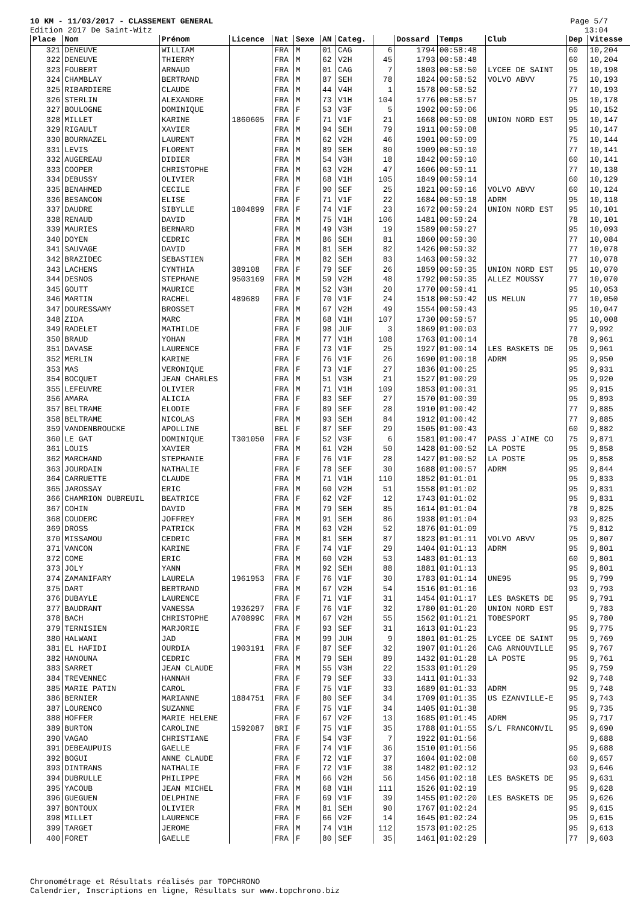10 KM - 11/03/2017 - CLASSEMENT GENERAL
Edition 2017 De Saint-Witz
Page 5/7
13:04
| Place | Nom | Prénom | Licence | Nat | Sexe | AN | Categ. | | Dossard | Temps | Club | Dep | Vitesse |
| --- | --- | --- | --- | --- | --- | --- | --- | --- | --- | --- | --- | --- | --- |
| 321 | DENEUVE | WILLIAM | | FRA | M | 01 | CAG | 6 | 1794 | 00:58:48 | | 60 | 10,204 |
| 322 | DENEUVE | THIERRY | | FRA | M | 62 | V2H | 45 | 1793 | 00:58:48 | | 60 | 10,204 |
| 323 | FOUBERT | ARNAUD | | FRA | M | 01 | CAG | 7 | 1803 | 00:58:50 | LYCEE DE SAINT | 95 | 10,198 |
| 324 | CHAMBLAY | BERTRAND | | FRA | M | 87 | SEH | 78 | 1824 | 00:58:52 | VOLVO ABVV | 75 | 10,193 |
| 325 | RIBARDIERE | CLAUDE | | FRA | M | 44 | V4H | 1 | 1578 | 00:58:52 | | 77 | 10,193 |
| 326 | STERLIN | ALEXANDRE | | FRA | M | 73 | V1H | 104 | 1776 | 00:58:57 | | 95 | 10,178 |
| 327 | BOULOGNE | DOMINIQUE | | FRA | F | 53 | V3F | 5 | 1902 | 00:59:06 | | 95 | 10,152 |
| 328 | MILLET | KARINE | 1860605 | FRA | F | 71 | V1F | 21 | 1668 | 00:59:08 | UNION NORD EST | 95 | 10,147 |
| 329 | RIGAULT | XAVIER | | FRA | M | 94 | SEH | 79 | 1911 | 00:59:08 | | 95 | 10,147 |
| 330 | BOURNAZEL | LAURENT | | FRA | M | 62 | V2H | 46 | 1901 | 00:59:09 | | 75 | 10,144 |
| 331 | LEVIS | FLORENT | | FRA | M | 89 | SEH | 80 | 1909 | 00:59:10 | | 77 | 10,141 |
| 332 | AUGEREAU | DIDIER | | FRA | M | 54 | V3H | 18 | 1842 | 00:59:10 | | 60 | 10,141 |
| 333 | COOPER | CHRISTOPHE | | FRA | M | 63 | V2H | 47 | 1606 | 00:59:11 | | 77 | 10,138 |
| 334 | DEBUSSY | OLIVIER | | FRA | M | 68 | V1H | 105 | 1849 | 00:59:14 | | 60 | 10,129 |
| 335 | BENAHMED | CECILE | | FRA | F | 90 | SEF | 25 | 1821 | 00:59:16 | VOLVO ABVV | 60 | 10,124 |
| 336 | BESANCON | ELISE | | FRA | F | 71 | V1F | 22 | 1684 | 00:59:18 | ADRM | 95 | 10,118 |
| 337 | DAUDRE | SIBYLLE | 1804899 | FRA | F | 74 | V1F | 23 | 1672 | 00:59:24 | UNION NORD EST | 95 | 10,101 |
| 338 | RENAUD | DAVID | | FRA | M | 75 | V1H | 106 | 1481 | 00:59:24 | | 78 | 10,101 |
| 339 | MAURIES | BERNARD | | FRA | M | 49 | V3H | 19 | 1589 | 00:59:27 | | 95 | 10,093 |
| 340 | DOYEN | CEDRIC | | FRA | M | 86 | SEH | 81 | 1860 | 00:59:30 | | 77 | 10,084 |
| 341 | SAUVAGE | DAVID | | FRA | M | 81 | SEH | 82 | 1426 | 00:59:32 | | 77 | 10,078 |
| 342 | BRAZIDEC | SEBASTIEN | | FRA | M | 82 | SEH | 83 | 1463 | 00:59:32 | | 77 | 10,078 |
| 343 | LACHENS | CYNTHIA | 389108 | FRA | F | 79 | SEF | 26 | 1859 | 00:59:35 | UNION NORD EST | 95 | 10,070 |
| 344 | DESNOS | STEPHANE | 9503169 | FRA | M | 59 | V2H | 48 | 1792 | 00:59:35 | ALLEZ MOUSSY | 77 | 10,070 |
| 345 | GOUTT | MAURICE | | FRA | M | 52 | V3H | 20 | 1770 | 00:59:41 | | 95 | 10,053 |
| 346 | MARTIN | RACHEL | 489689 | FRA | F | 70 | V1F | 24 | 1518 | 00:59:42 | US MELUN | 77 | 10,050 |
| 347 | DOURESSAMY | BROSSET | | FRA | M | 67 | V2H | 49 | 1554 | 00:59:43 | | 95 | 10,047 |
| 348 | ZIDA | MARC | | FRA | M | 68 | V1H | 107 | 1730 | 00:59:57 | | 95 | 10,008 |
| 349 | RADELET | MATHILDE | | FRA | F | 98 | JUF | 3 | 1869 | 01:00:03 | | 77 | 9,992 |
| 350 | BRAUD | YOHAN | | FRA | M | 77 | V1H | 108 | 1763 | 01:00:14 | | 78 | 9,961 |
| 351 | DAVASE | LAURENCE | | FRA | F | 73 | V1F | 25 | 1927 | 01:00:14 | LES BASKETS DE | 95 | 9,961 |
| 352 | MERLIN | KARINE | | FRA | F | 76 | V1F | 26 | 1690 | 01:00:18 | ADRM | 95 | 9,950 |
| 353 | MAS | VERONIQUE | | FRA | F | 73 | V1F | 27 | 1836 | 01:00:25 | | 95 | 9,931 |
| 354 | BOCQUET | JEAN CHARLES | | FRA | M | 51 | V3H | 21 | 1527 | 01:00:29 | | 95 | 9,920 |
| 355 | LEFEUVRE | OLIVIER | | FRA | M | 71 | V1H | 109 | 1853 | 01:00:31 | | 95 | 9,915 |
| 356 | AMARA | ALICIA | | FRA | F | 83 | SEF | 27 | 1570 | 01:00:39 | | 95 | 9,893 |
| 357 | BELTRAME | ELODIE | | FRA | F | 89 | SEF | 28 | 1910 | 01:00:42 | | 77 | 9,885 |
| 358 | BELTRAME | NICOLAS | | FRA | M | 93 | SEH | 84 | 1912 | 01:00:42 | | 77 | 9,885 |
| 359 | VANDENBROUCKE | APOLLINE | | BEL | F | 87 | SEF | 29 | 1505 | 01:00:43 | | 60 | 9,882 |
| 360 | LE GAT | DOMINIQUE | T301050 | FRA | F | 52 | V3F | 6 | 1581 | 01:00:47 | PASS J`AIME CO | 75 | 9,871 |
| 361 | LOUIS | XAVIER | | FRA | M | 61 | V2H | 50 | 1428 | 01:00:52 | LA POSTE | 95 | 9,858 |
| 362 | MARCHAND | STEPHANIE | | FRA | F | 76 | V1F | 28 | 1427 | 01:00:52 | LA POSTE | 95 | 9,858 |
| 363 | JOURDAIN | NATHALIE | | FRA | F | 78 | SEF | 30 | 1688 | 01:00:57 | ADRM | 95 | 9,844 |
| 364 | CARRUETTE | CLAUDE | | FRA | M | 71 | V1H | 110 | 1852 | 01:01:01 | | 95 | 9,833 |
| 365 | JAROSSAY | ERIC | | FRA | M | 60 | V2H | 51 | 1558 | 01:01:02 | | 95 | 9,831 |
| 366 | CHAMRION DUBREUIL | BEATRICE | | FRA | F | 62 | V2F | 12 | 1743 | 01:01:02 | | 95 | 9,831 |
| 367 | COHIN | DAVID | | FRA | M | 79 | SEH | 85 | 1614 | 01:01:04 | | 78 | 9,825 |
| 368 | COUDERC | JOFFREY | | FRA | M | 91 | SEH | 86 | 1938 | 01:01:04 | | 93 | 9,825 |
| 369 | DROSS | PATRICK | | FRA | M | 63 | V2H | 52 | 1876 | 01:01:09 | | 75 | 9,812 |
| 370 | MISSAMOU | CEDRIC | | FRA | M | 81 | SEH | 87 | 1823 | 01:01:11 | VOLVO ABVV | 95 | 9,807 |
| 371 | VANCON | KARINE | | FRA | F | 74 | V1F | 29 | 1404 | 01:01:13 | ADRM | 95 | 9,801 |
| 372 | COME | ERIC | | FRA | M | 60 | V2H | 53 | 1483 | 01:01:13 | | 60 | 9,801 |
| 373 | JOLY | YANN | | FRA | M | 92 | SEH | 88 | 1881 | 01:01:13 | | 95 | 9,801 |
| 374 | ZAMANIFARY | LAURELA | 1961953 | FRA | F | 76 | V1F | 30 | 1783 | 01:01:14 | UNE95 | 95 | 9,799 |
| 375 | DART | BERTRAND | | FRA | M | 67 | V2H | 54 | 1516 | 01:01:16 | | 93 | 9,793 |
| 376 | DUBAYLE | LAURENCE | | FRA | F | 71 | V1F | 31 | 1454 | 01:01:17 | LES BASKETS DE | 95 | 9,791 |
| 377 | BAUDRANT | VANESSA | 1936297 | FRA | F | 76 | V1F | 32 | 1780 | 01:01:20 | UNION NORD EST | | 9,783 |
| 378 | BACH | CHRISTOPHE | A70899C | FRA | M | 67 | V2H | 55 | 1562 | 01:01:21 | TOBESPORT | 95 | 9,780 |
| 379 | TERNISIEN | MARJORIE | | FRA | F | 93 | SEF | 31 | 1613 | 01:01:23 | | 95 | 9,775 |
| 380 | HALWANI | JAD | | FRA | M | 99 | JUH | 9 | 1801 | 01:01:25 | LYCEE DE SAINT | 95 | 9,769 |
| 381 | EL HAFIDI | OURDIA | 1903191 | FRA | F | 87 | SEF | 32 | 1907 | 01:01:26 | CAG ARNOUVILLE | 95 | 9,767 |
| 382 | HANOUNA | CEDRIC | | FRA | M | 79 | SEH | 89 | 1432 | 01:01:28 | LA POSTE | 95 | 9,761 |
| 383 | SARRET | JEAN CLAUDE | | FRA | M | 55 | V3H | 22 | 1533 | 01:01:29 | | 95 | 9,759 |
| 384 | TREVENNEC | HANNAH | | FRA | F | 79 | SEF | 33 | 1411 | 01:01:33 | | 92 | 9,748 |
| 385 | MARIE PATIN | CAROL | | FRA | F | 75 | V1F | 33 | 1689 | 01:01:33 | ADRM | 95 | 9,748 |
| 386 | BERNIER | MARIANNE | 1884751 | FRA | F | 80 | SEF | 34 | 1709 | 01:01:35 | US EZANVILLE-E | 95 | 9,743 |
| 387 | LOURENCO | SUZANNE | | FRA | F | 75 | V1F | 34 | 1405 | 01:01:38 | | 95 | 9,735 |
| 388 | HOFFER | MARIE HELENE | | FRA | F | 67 | V2F | 13 | 1685 | 01:01:45 | ADRM | 95 | 9,717 |
| 389 | BURTON | CAROLINE | 1592087 | BRI | F | 75 | V1F | 35 | 1788 | 01:01:55 | S/L FRANCONVIL | 95 | 9,690 |
| 390 | VAGAO | CHRISTIANE | | FRA | F | 54 | V3F | 7 | 1922 | 01:01:56 | | | 9,688 |
| 391 | DEBEAUPUIS | GAELLE | | FRA | F | 74 | V1F | 36 | 1510 | 01:01:56 | | 95 | 9,688 |
| 392 | BOGUI | ANNE CLAUDE | | FRA | F | 72 | V1F | 37 | 1604 | 01:02:08 | | 60 | 9,657 |
| 393 | DINTRANS | NATHALIE | | FRA | F | 72 | V1F | 38 | 1482 | 01:02:12 | | 93 | 9,646 |
| 394 | DUBRULLE | PHILIPPE | | FRA | M | 66 | V2H | 56 | 1456 | 01:02:18 | LES BASKETS DE | 95 | 9,631 |
| 395 | YACOUB | JEAN MICHEL | | FRA | M | 68 | V1H | 111 | 1526 | 01:02:19 | | 95 | 9,628 |
| 396 | GUEGUEN | DELPHINE | | FRA | F | 69 | V1F | 39 | 1455 | 01:02:20 | LES BASKETS DE | 95 | 9,626 |
| 397 | BONTOUX | OLIVIER | | FRA | M | 81 | SEH | 90 | 1767 | 01:02:24 | | 95 | 9,615 |
| 398 | MILLET | LAURENCE | | FRA | F | 66 | V2F | 14 | 1645 | 01:02:24 | | 95 | 9,615 |
| 399 | TARGET | JEROME | | FRA | M | 74 | V1H | 112 | 1573 | 01:02:25 | | 95 | 9,613 |
| 400 | FORET | GAELLE | | FRA | F | 80 | SEF | 35 | 1461 | 01:02:29 | | 77 | 9,603 |
Chronométrage et Résultats réalisés par TOPCHRONO
Calendrier, Inscriptions en ligne, Résultats sur www.topchrono.biz